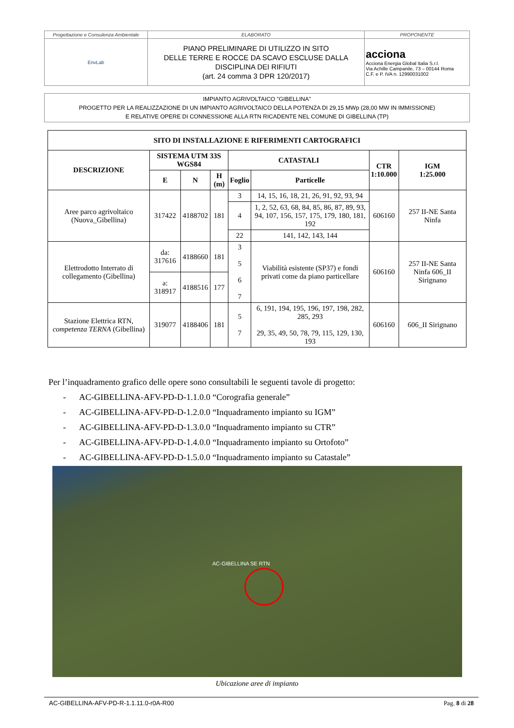| Progettazione e Consulenza Ambientale | ELABORATO | PROPONENTE |
| EnvLab | PIANO PRELIMINARE DI UTILIZZO IN SITO DELLE TERRE E ROCCE DA SCAVO ESCLUSE DALLA DISCIPLINA DEI RIFIUTI (art. 24 comma 3 DPR 120/2017) | acciona Acciona Energia Global Italia S.r.l. Via Achille Campanile, 73 – 00144 Roma C.F. e P. IVA n. 12990031002 |
IMPIANTO AGRIVOLTAICO "GIBELLINA"
PROGETTO PER LA REALIZZAZIONE DI UN IMPIANTO AGRIVOLTAICO DELLA POTENZA DI 29,15 MWp (28,00 MW IN IMMISSIONE)
E RELATIVE OPERE DI CONNESSIONE ALLA RTN RICADENTE NEL COMUNE DI GIBELLINA (TP)
| SITO DI INSTALLAZIONE E RIFERIMENTI CARTOGRAFICI | | | | | | | |
| --- | --- | --- | --- | --- | --- | --- | --- |
| DESCRIZIONE | SISTEMA UTM 33S WGS84 | | | CATASTALI | | CTR 1:10.000 | IGM 1:25.000 |
| | E | N | H (m) | Foglio | Particelle | | |
| Aree parco agrivoltaico (Nuova_Gibellina) | 317422 | 4188702 | 181 | 3 | 14, 15, 16, 18, 21, 26, 91, 92, 93, 94 | 606160 | 257 II-NE Santa Ninfa |
| | | | | 4 | 1, 2, 52, 63, 68, 84, 85, 86, 87, 89, 93, 94, 107, 156, 157, 175, 179, 180, 181, 192 | | |
| | | | | 22 | 141, 142, 143, 144 | | |
| Elettrodotto Interrato di collegamento (Gibellina) | da: 317616 | 4188660 | 181 | 3 5 6 7 | Viabilità esistente (SP37) e fondi privati come da piano particellare | 606160 | 257 II-NE Santa Ninfa 606_II Sirignano |
| | a: 318917 | 4188516 | 177 | | | | |
| Stazione Elettrica RTN, competenza TERNA (Gibellina) | 319077 | 4188406 | 181 | 5 7 | 6, 191, 194, 195, 196, 197, 198, 282, 285, 293 29, 35, 49, 50, 78, 79, 115, 129, 130, 193 | 606160 | 606_II Sirignano |
Per l’inquadramento grafico delle opere sono consultabili le seguenti tavole di progetto:
- AC-GIBELLINA-AFV-PD-D-1.1.0.0 “Corografia generale”
- AC-GIBELLINA-AFV-PD-D-1.2.0.0 “Inquadramento impianto su IGM”
- AC-GIBELLINA-AFV-PD-D-1.3.0.0 “Inquadramento impianto su CTR”
- AC-GIBELLINA-AFV-PD-D-1.4.0.0 “Inquadramento impianto su Ortofoto”
- AC-GIBELLINA-AFV-PD-D-1.5.0.0 “Inquadramento impianto su Catastale”
AC-GIBELLINA SE RTN
Ubicazione aree di impianto
AC-GIBELLINA-AFV-PD-R-1.1.11.0-r0A-R00 Pag. 8 di 28